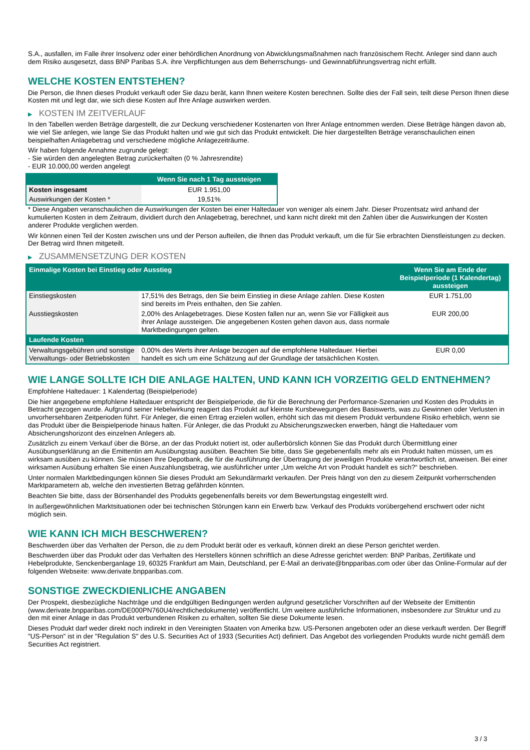S.A., ausfallen, im Falle ihrer Insolvenz oder einer behördlichen Anordnung von Abwicklungsmaßnahmen nach französischem Recht. Anleger sind dann auch dem Risiko ausgesetzt, dass BNP Paribas S.A. ihre Verpflichtungen aus dem Beherrschungs- und Gewinnabführungsvertrag nicht erfüllt.
WELCHE KOSTEN ENTSTEHEN?
Die Person, die Ihnen dieses Produkt verkauft oder Sie dazu berät, kann Ihnen weitere Kosten berechnen. Sollte dies der Fall sein, teilt diese Person Ihnen diese Kosten mit und legt dar, wie sich diese Kosten auf Ihre Anlage auswirken werden.
▶ KOSTEN IM ZEITVERLAUF
In den Tabellen werden Beträge dargestellt, die zur Deckung verschiedener Kostenarten von Ihrer Anlage entnommen werden. Diese Beträge hängen davon ab, wie viel Sie anlegen, wie lange Sie das Produkt halten und wie gut sich das Produkt entwickelt. Die hier dargestellten Beträge veranschaulichen einen beispielhaften Anlagebetrag und verschiedene mögliche Anlagezeiträume.
Wir haben folgende Annahme zugrunde gelegt:
- Sie würden den angelegten Betrag zurückerhalten (0 % Jahresrendite)
- EUR 10.000,00 werden angelegt
| | Wenn Sie nach 1 Tag aussteigen |
| --- | --- |
| Kosten insgesamt | EUR 1.951,00 |
| Auswirkungen der Kosten * | 19,51% |
* Diese Angaben veranschaulichen die Auswirkungen der Kosten bei einer Haltedauer von weniger als einem Jahr. Dieser Prozentsatz wird anhand der kumulierten Kosten in dem Zeitraum, dividiert durch den Anlagebetrag, berechnet, und kann nicht direkt mit den Zahlen über die Auswirkungen der Kosten anderer Produkte verglichen werden.
Wir können einen Teil der Kosten zwischen uns und der Person aufteilen, die Ihnen das Produkt verkauft, um die für Sie erbrachten Dienstleistungen zu decken. Der Betrag wird Ihnen mitgeteilt.
▶ ZUSAMMENSETZUNG DER KOSTEN
| Einmalige Kosten bei Einstieg oder Ausstieg | | Wenn Sie am Ende der Beispielperiode (1 Kalendertag) aussteigen |
| --- | --- | --- |
| Einstiegskosten | 17,51% des Betrags, den Sie beim Einstieg in diese Anlage zahlen. Diese Kosten sind bereits im Preis enthalten, den Sie zahlen. | EUR 1.751,00 |
| Ausstiegskosten | 2,00% des Anlagebetrages. Diese Kosten fallen nur an, wenn Sie vor Fälligkeit aus ihrer Anlage aussteigen. Die angegebenen Kosten gehen davon aus, dass normale Marktbedingungen gelten. | EUR 200,00 |
| Laufende Kosten | | |
| Verwaltungsgebühren und sonstige Verwaltungs- oder Betriebskosten | 0,00% des Werts ihrer Anlage bezogen auf die empfohlene Haltedauer. Hierbei handelt es sich um eine Schätzung auf der Grundlage der tatsächlichen Kosten. | EUR 0,00 |
WIE LANGE SOLLTE ICH DIE ANLAGE HALTEN, UND KANN ICH VORZEITIG GELD ENTNEHMEN?
Empfohlene Haltedauer: 1 Kalendertag (Beispielperiode)
Die hier angegebene empfohlene Haltedauer entspricht der Beispielperiode, die für die Berechnung der Performance-Szenarien und Kosten des Produkts in Betracht gezogen wurde. Aufgrund seiner Hebelwirkung reagiert das Produkt auf kleinste Kursbewegungen des Basiswerts, was zu Gewinnen oder Verlusten in unvorhersehbaren Zeitperioden führt. Für Anleger, die einen Ertrag erzielen wollen, erhöht sich das mit diesem Produkt verbundene Risiko erheblich, wenn sie das Produkt über die Beispielperiode hinaus halten. Für Anleger, die das Produkt zu Absicherungszwecken erwerben, hängt die Haltedauer vom Absicherungshorizont des einzelnen Anlegers ab.
Zusätzlich zu einem Verkauf über die Börse, an der das Produkt notiert ist, oder außerbörslich können Sie das Produkt durch Übermittlung einer Ausübungserklärung an die Emittentin am Ausübungstag ausüben. Beachten Sie bitte, dass Sie gegebenenfalls mehr als ein Produkt halten müssen, um es wirksam ausüben zu können. Sie müssen Ihre Depotbank, die für die Ausführung der Übertragung der jeweiligen Produkte verantwortlich ist, anweisen. Bei einer wirksamen Ausübung erhalten Sie einen Auszahlungsbetrag, wie ausführlicher unter „Um welche Art von Produkt handelt es sich?“ beschrieben.
Unter normalen Marktbedingungen können Sie dieses Produkt am Sekundärmarkt verkaufen. Der Preis hängt von den zu diesem Zeitpunkt vorherrschenden Marktparametern ab, welche den investierten Betrag gefährden könnten.
Beachten Sie bitte, dass der Börsenhandel des Produkts gegebenenfalls bereits vor dem Bewertungstag eingestellt wird.
In außergewöhnlichen Marktsituationen oder bei technischen Störungen kann ein Erwerb bzw. Verkauf des Produkts vorübergehend erschwert oder nicht möglich sein.
WIE KANN ICH MICH BESCHWEREN?
Beschwerden über das Verhalten der Person, die zu dem Produkt berät oder es verkauft, können direkt an diese Person gerichtet werden.
Beschwerden über das Produkt oder das Verhalten des Herstellers können schriftlich an diese Adresse gerichtet werden: BNP Paribas, Zertifikate und Hebelprodukte, Senckenberganlage 19, 60325 Frankfurt am Main, Deutschland, per E-Mail an derivate@bnpparibas.com oder über das Online-Formular auf der folgenden Webseite: www.derivate.bnpparibas.com.
SONSTIGE ZWECKDIENLICHE ANGABEN
Der Prospekt, diesbezügliche Nachträge und die endgültigen Bedingungen werden aufgrund gesetzlicher Vorschriften auf der Webseite der Emittentin (www.derivate.bnpparibas.com/DE000PN760U4/rechtlichedokumente) veröffentlicht. Um weitere ausführliche Informationen, insbesondere zur Struktur und zu den mit einer Anlage in das Produkt verbundenen Risiken zu erhalten, sollten Sie diese Dokumente lesen.
Dieses Produkt darf weder direkt noch indirekt in den Vereinigten Staaten von Amerika bzw. US-Personen angeboten oder an diese verkauft werden. Der Begriff "US-Person" ist in der "Regulation S" des U.S. Securities Act of 1933 (Securities Act) definiert. Das Angebot des vorliegenden Produkts wurde nicht gemäß dem Securities Act registriert.
3 / 3